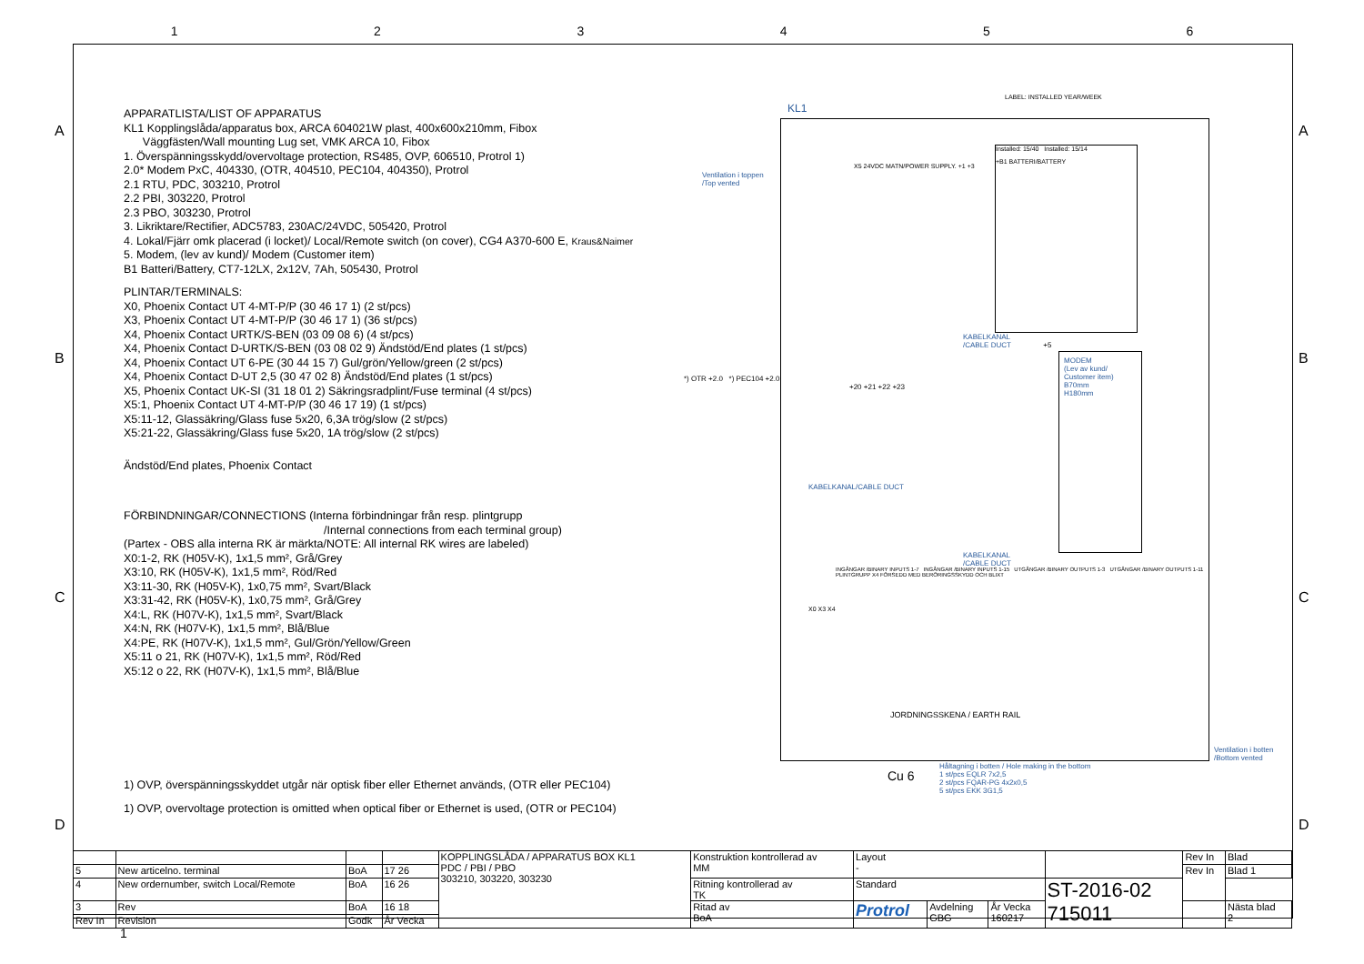123456
APPARATLISTA/LIST OF APPARATUS
KL1 Kopplingslåda/apparatus box, ARCA 604021W plast, 400x600x210mm, Fibox
Väggfästen/Wall mounting Lug set, VMK ARCA 10, Fibox
1. Överspänningsskydd/overvoltage protection, RS485, OVP, 606510, Protrol 1)
2.0* Modem PxC, 404330, (OTR, 404510, PEC104, 404350), Protrol
2.1 RTU, PDC, 303210, Protrol
2.2 PBI, 303220, Protrol
2.3 PBO, 303230, Protrol
3. Likriktare/Rectifier, ADC5783, 230AC/24VDC, 505420, Protrol
4. Lokal/Fjärr omk placerad (i locket)/ Local/Remote switch (on cover), CG4 A370-600 E, Kraus&Naimer
5. Modem, (lev av kund)/ Modem (Customer item)
B1 Batteri/Battery, CT7-12LX, 2x12V, 7Ah, 505430, Protrol
PLINTAR/TERMINALS:
X0, Phoenix Contact UT 4-MT-P/P (30 46 17 1) (2 st/pcs)
X3, Phoenix Contact UT 4-MT-P/P (30 46 17 1) (36 st/pcs)
X4, Phoenix Contact URTK/S-BEN (03 09 08 6) (4 st/pcs)
X4, Phoenix Contact D-URTK/S-BEN (03 08 02 9) Ändstöd/End plates (1 st/pcs)
X4, Phoenix Contact UT 6-PE (30 44 15 7) Gul/grön/Yellow/green (2 st/pcs)
X4, Phoenix Contact D-UT 2,5 (30 47 02 8) Ändstöd/End plates (1 st/pcs)
X5, Phoenix Contact UK-SI (31 18 01 2) Säkringsradplint/Fuse terminal (4 st/pcs)
X5:1, Phoenix Contact UT 4-MT-P/P (30 46 17 19) (1 st/pcs)
X5:11-12, Glassäkring/Glass fuse 5x20, 6,3A trög/slow (2 st/pcs)
X5:21-22, Glassäkring/Glass fuse 5x20, 1A trög/slow (2 st/pcs)
Ändstöd/End plates, Phoenix Contact
FÖRBINDNINGAR/CONNECTIONS (Interna förbindningar från resp. plintgrupp
/Internal connections from each terminal group)
(Partex - OBS alla interna RK är märkta/NOTE: All internal RK wires are labeled)
X0:1-2, RK (H05V-K), 1x1,5 mm², Grå/Grey
X3:10, RK (H05V-K), 1x1,5 mm², Röd/Red
X3:11-30, RK (H05V-K), 1x0,75 mm², Svart/Black
X3:31-42, RK (H05V-K), 1x0,75 mm², Grå/Grey
X4:L, RK (H07V-K), 1x1,5 mm², Svart/Black
X4:N, RK (H07V-K), 1x1,5 mm², Blå/Blue
X4:PE, RK (H07V-K), 1x1,5 mm², Gul/Grön/Yellow/Green
X5:11 o 21, RK (H07V-K), 1x1,5 mm², Röd/Red
X5:12 o 22, RK (H07V-K), 1x1,5 mm², Blå/Blue
1) OVP, överspänningsskyddet utgår när optisk fiber eller Ethernet används, (OTR eller PEC104)
1) OVP, overvoltage protection is omitted when optical fiber or Ethernet is used, (OTR or PEC104)
KL1
LABEL: INSTALLED YEAR/WEEK
Ventilation i toppen
/Top vented
*) OTR +2.0 *) PEC104 +2.0
Installed: 15/40 Installed: 15/14
+B1 BATTERI/BATTERY
X5 24VDC MATN/POWER SUPPLY. +1 +3
KABELKANAL
/CABLE DUCT +5
+20 +21 +22 +23
MODEM
(Lev av kund/
Customer item)
B70mm
H180mm
KABELKANAL/CABLE DUCT
KABELKANAL
/CABLE DUCT
INGÅNGAR /BINARY INPUTS 1-7 INGÅNGAR /BINARY INPUTS 1-15 UTGÅNGAR /BINARY OUTPUTS 1-3 UTGÅNGAR /BINARY OUTPUTS 1-11 PLINTGRUPP X4 FÖRSEDD MED BERÖRINGSSKYDD OCH BLIXT
X0 X3 X4
JORDNINGSSKENA / EARTH RAIL
Ventilation i botten
/Bottom vented
Cu 6
Håltagning i botten / Hole making in the bottom
1 st/pcs EQLR 7x2,5
2 st/pcs FQAR-PG 4x2x0,5
5 st/pcs EKK 3G1,5
| | | | | KOPPLINGSLÅDA / APPARATUS BOX KL1 PDC / PBI / PBO 303210, 303220, 303230 | Konstruktion kontrollerad av MM | Layout - | | | | Rev In | Blad |
| 5 | New articelno. terminal | BoA | 17 26 | | | | | | | Rev In | Blad 1 |
| 4 | New ordernumber, switch Local/Remote | BoA | 16 26 | | Ritning kontrollerad av TK | Standard | | | ST-2016-02 715011 | | |
| 3 | Rev | BoA | 16 18 | | Ritad av BoA | Protrol | Avdelning GBG | År Vecka 160217 | | | Nästa blad 2 |
| Rev In | Revision | Godk | År Vecka | | | | | | | | |
1
A
B
C
D
A
B
C
D